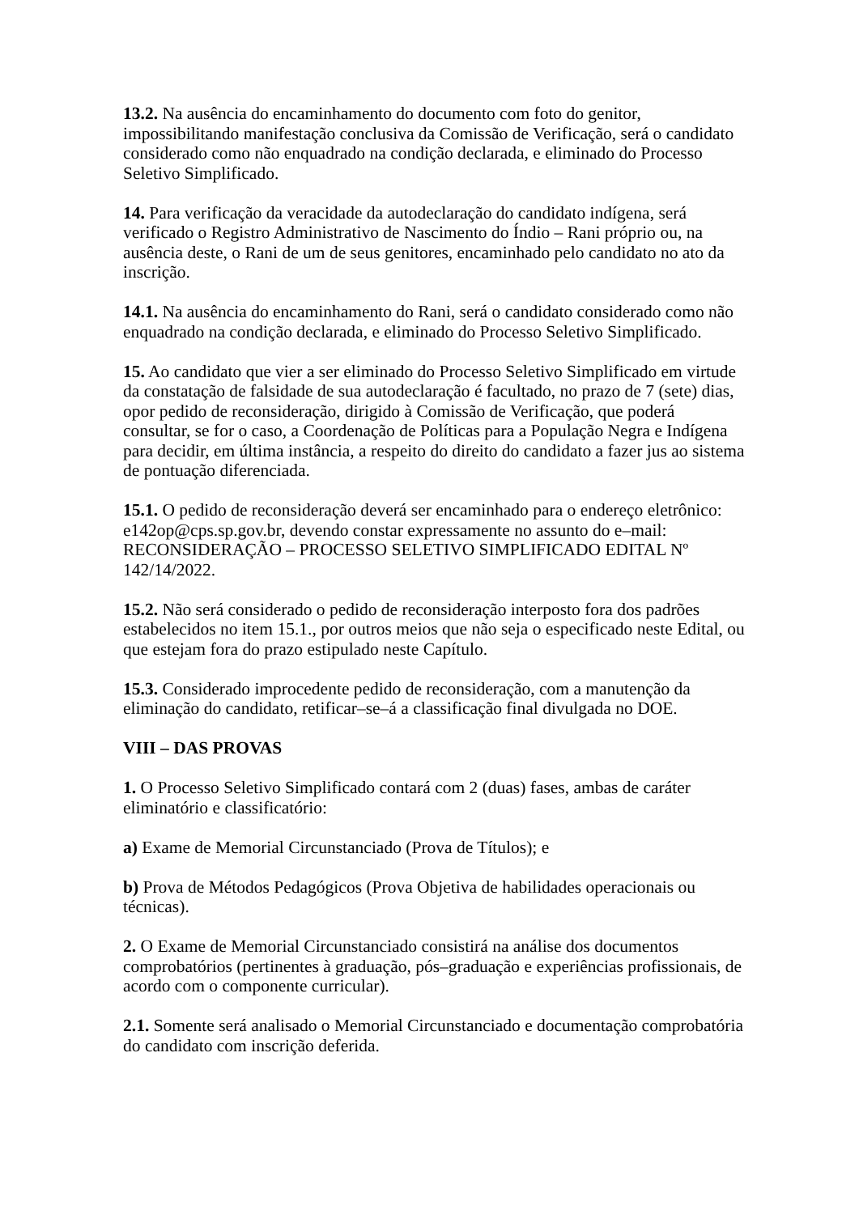13.2. Na ausência do encaminhamento do documento com foto do genitor, impossibilitando manifestação conclusiva da Comissão de Verificação, será o candidato considerado como não enquadrado na condição declarada, e eliminado do Processo Seletivo Simplificado.
14. Para verificação da veracidade da autodeclaração do candidato indígena, será verificado o Registro Administrativo de Nascimento do Índio – Rani próprio ou, na ausência deste, o Rani de um de seus genitores, encaminhado pelo candidato no ato da inscrição.
14.1. Na ausência do encaminhamento do Rani, será o candidato considerado como não enquadrado na condição declarada, e eliminado do Processo Seletivo Simplificado.
15. Ao candidato que vier a ser eliminado do Processo Seletivo Simplificado em virtude da constatação de falsidade de sua autodeclaração é facultado, no prazo de 7 (sete) dias, opor pedido de reconsideração, dirigido à Comissão de Verificação, que poderá consultar, se for o caso, a Coordenação de Políticas para a População Negra e Indígena para decidir, em última instância, a respeito do direito do candidato a fazer jus ao sistema de pontuação diferenciada.
15.1. O pedido de reconsideração deverá ser encaminhado para o endereço eletrônico: e142op@cps.sp.gov.br, devendo constar expressamente no assunto do e–mail: RECONSIDERAÇÃO – PROCESSO SELETIVO SIMPLIFICADO EDITAL Nº 142/14/2022.
15.2. Não será considerado o pedido de reconsideração interposto fora dos padrões estabelecidos no item 15.1., por outros meios que não seja o especificado neste Edital, ou que estejam fora do prazo estipulado neste Capítulo.
15.3. Considerado improcedente pedido de reconsideração, com a manutenção da eliminação do candidato, retificar–se–á a classificação final divulgada no DOE.
VIII – DAS PROVAS
1. O Processo Seletivo Simplificado contará com 2 (duas) fases, ambas de caráter eliminatório e classificatório:
a) Exame de Memorial Circunstanciado (Prova de Títulos); e
b) Prova de Métodos Pedagógicos (Prova Objetiva de habilidades operacionais ou técnicas).
2. O Exame de Memorial Circunstanciado consistirá na análise dos documentos comprobatórios (pertinentes à graduação, pós–graduação e experiências profissionais, de acordo com o componente curricular).
2.1. Somente será analisado o Memorial Circunstanciado e documentação comprobatória do candidato com inscrição deferida.